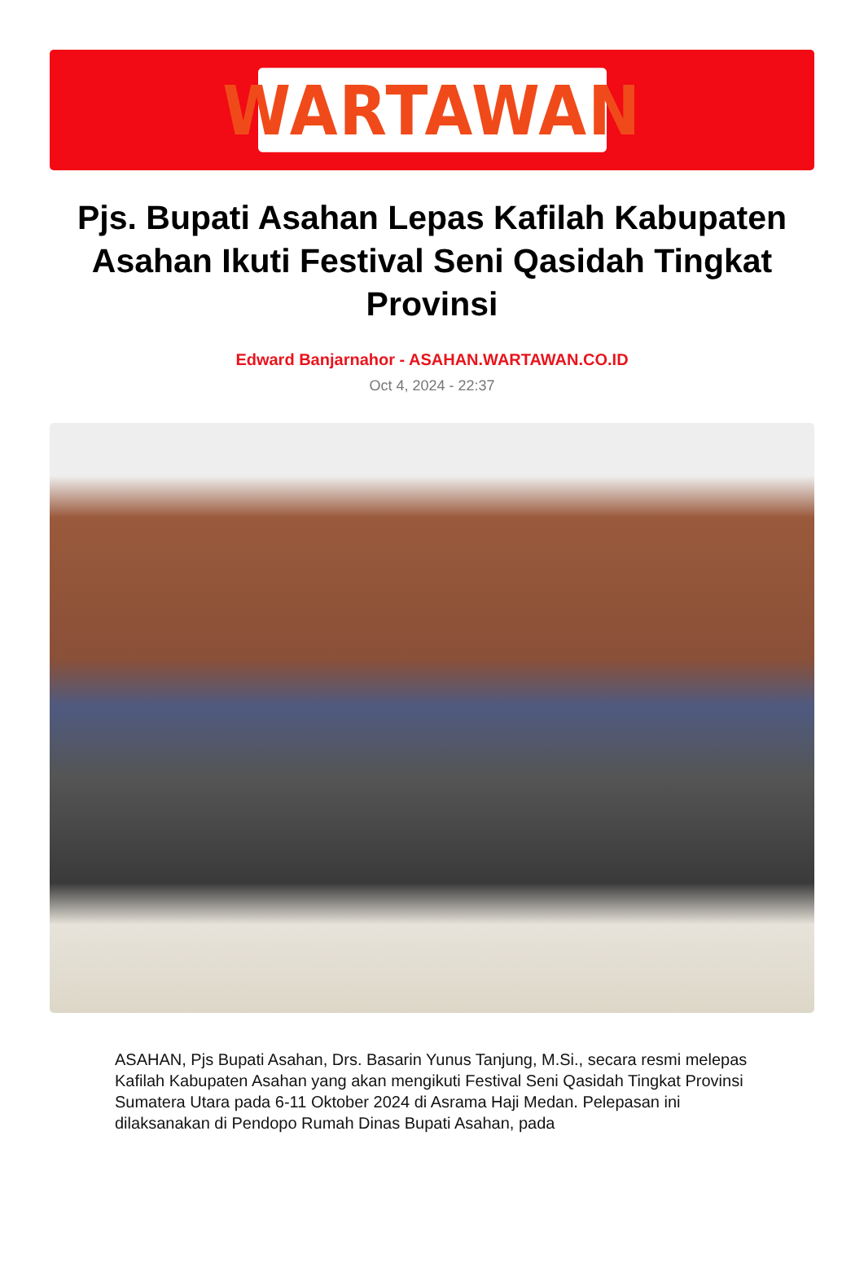WARTAWAN
Pjs. Bupati Asahan Lepas Kafilah Kabupaten Asahan Ikuti Festival Seni Qasidah Tingkat Provinsi
Edward Banjarnahor - ASAHAN.WARTAWAN.CO.ID
Oct 4, 2024 - 22:37
ASAHAN, Pjs Bupati Asahan, Drs. Basarin Yunus Tanjung, M.Si., secara resmi melepas Kafilah Kabupaten Asahan yang akan mengikuti Festival Seni Qasidah Tingkat Provinsi Sumatera Utara pada 6-11 Oktober 2024 di Asrama Haji Medan. Pelepasan ini dilaksanakan di Pendopo Rumah Dinas Bupati Asahan, pada